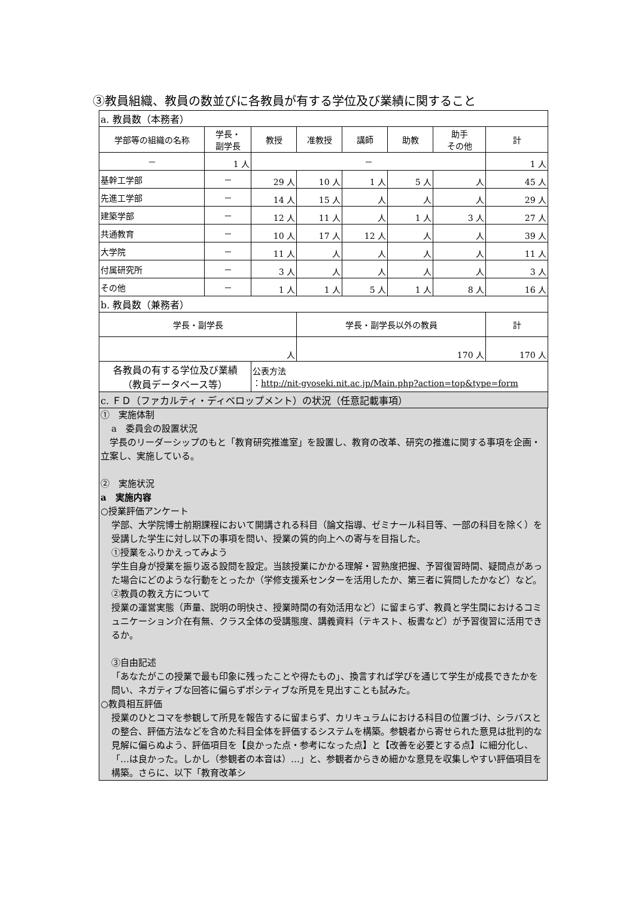③教員組織、教員の数並びに各教員が有する学位及び業績に関すること
| a. 教員数（本務者） | | | | | | | |
| 学部等の組織の名称 | 学長・ 副学長 | 教授 | 准教授 | 講師 | 助教 | 助手 その他 | 計 |
| － | 1 人 | － | | | | | 1 人 |
| 基幹工学部 | － | 29 人 | 10 人 | 1 人 | 5 人 | 人 | 45 人 |
| 先進工学部 | － | 14 人 | 15 人 | 人 | 人 | 人 | 29 人 |
| 建築学部 | － | 12 人 | 11 人 | 人 | 1 人 | 3 人 | 27 人 |
| 共通教育 | － | 10 人 | 17 人 | 12 人 | 人 | 人 | 39 人 |
| 大学院 | － | 11 人 | 人 | 人 | 人 | 人 | 11 人 |
| 付属研究所 | － | 3 人 | 人 | 人 | 人 | 人 | 3 人 |
| その他 | － | 1 人 | 1 人 | 5 人 | 1 人 | 8 人 | 16 人 |
| b. 教員数（兼務者） | | | | | | | |
| 学長・副学長 | | | 学長・副学長以外の教員 | | | | 計 |
| 人 | | | 170 人 | | | | 170 人 |
| 各教員の有する学位及び業績 （教員データベース等） | | 公表方法 ： http://nit-gyoseki.nit.ac.jp/Main.php?action=top&type=form | | | | | |
| c. ＦＤ（ファカルティ・ディベロップメント）の状況（任意記載事項） | | | | | | | |
①　実施体制
a　委員会の設置状況
　学長のリーダーシップのもと「教育研究推進室」を設置し、教育の改革、研究の推進に関する事項を企画・立案し、実施している。
②　実施状況
a　実施内容
○授業評価アンケート
学部、大学院博士前期課程において開講される科目（論文指導、ゼミナール科目等、一部の科目を除く）を受講した学生に対し以下の事項を問い、授業の質的向上への寄与を目指した。
①授業をふりかえってみよう
学生自身が授業を振り返る設問を設定。当該授業にかかる理解・習熟度把握、予習復習時間、疑問点があった場合にどのような行動をとったか（学修支援系センターを活用したか、第三者に質問したかなど）など。
②教員の教え方について
授業の運営実態（声量、説明の明快さ、授業時間の有効活用など）に留まらず、教員と学生間におけるコミュニケーション介在有無、クラス全体の受講態度、講義資料（テキスト、板書など）が予習復習に活用できるか。
③自由記述
「あなたがこの授業で最も印象に残ったことや得たもの」、換言すれば学びを通じて学生が成長できたかを問い、ネガティブな回答に偏らずポシティブな所見を見出すことも試みた。
○教員相互評価
授業のひとコマを参観して所見を報告するに留まらず、カリキュラムにおける科目の位置づけ、シラバスとの整合、評価方法などを含めた科目全体を評価するシステムを構築。参観者から寄せられた意見は批判的な見解に偏らぬよう、評価項目を【良かった点・参考になった点】と【改善を必要とする点】に細分化し、「…は良かった。しかし（参観者の本音は）…」と、参観者からきめ細かな意見を収集しやすい評価項目を構築。さらに、以下「教育改革シ